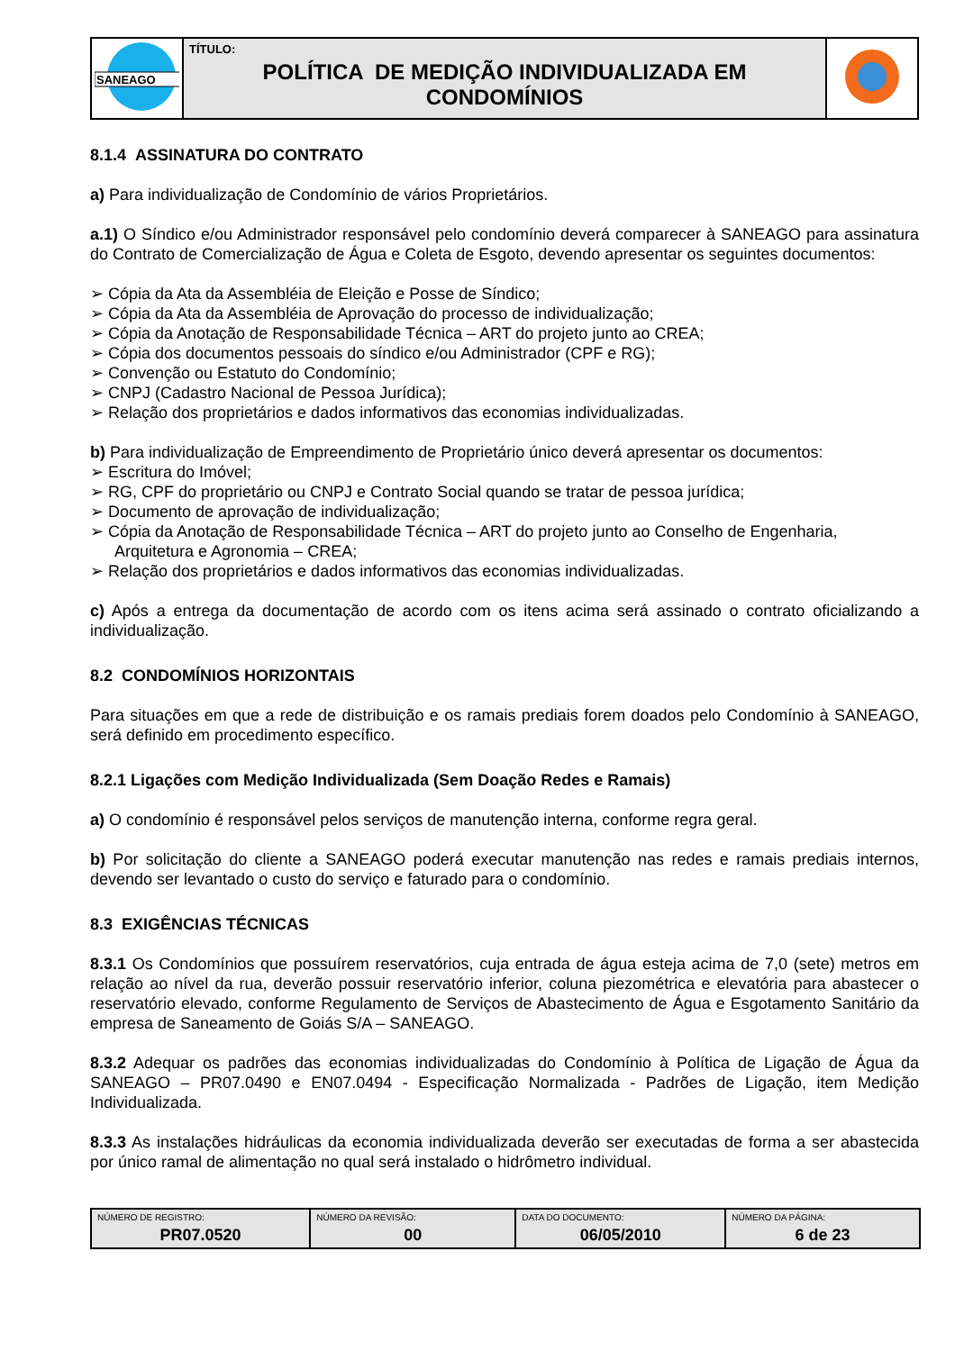| SANEAGO | TÍTULO: POLÍTICA DE MEDIÇÃO INDIVIDUALIZADA EM CONDOMÍNIOS | |
8.1.4 ASSINATURA DO CONTRATO
a) Para individualização de Condomínio de vários Proprietários.
a.1) O Síndico e/ou Administrador responsável pelo condomínio deverá comparecer à SANEAGO para assinatura do Contrato de Comercialização de Água e Coleta de Esgoto, devendo apresentar os seguintes documentos:
➢ Cópia da Ata da Assembléia de Eleição e Posse de Síndico;
➢ Cópia da Ata da Assembléia de Aprovação do processo de individualização;
➢ Cópia da Anotação de Responsabilidade Técnica – ART do projeto junto ao CREA;
➢ Cópia dos documentos pessoais do síndico e/ou Administrador (CPF e RG);
➢ Convenção ou Estatuto do Condomínio;
➢ CNPJ (Cadastro Nacional de Pessoa Jurídica);
➢ Relação dos proprietários e dados informativos das economias individualizadas.
b) Para individualização de Empreendimento de Proprietário único deverá apresentar os documentos:
➢ Escritura do Imóvel;
➢ RG, CPF do proprietário ou CNPJ e Contrato Social quando se tratar de pessoa jurídica;
➢ Documento de aprovação de individualização;
➢ Cópia da Anotação de Responsabilidade Técnica – ART do projeto junto ao Conselho de Engenharia, Arquitetura e Agronomia – CREA;
➢ Relação dos proprietários e dados informativos das economias individualizadas.
c) Após a entrega da documentação de acordo com os itens acima será assinado o contrato oficializando a individualização.
8.2 CONDOMÍNIOS HORIZONTAIS
Para situações em que a rede de distribuição e os ramais prediais forem doados pelo Condomínio à SANEAGO, será definido em procedimento específico.
8.2.1 Ligações com Medição Individualizada (Sem Doação Redes e Ramais)
a) O condomínio é responsável pelos serviços de manutenção interna, conforme regra geral.
b) Por solicitação do cliente a SANEAGO poderá executar manutenção nas redes e ramais prediais internos, devendo ser levantado o custo do serviço e faturado para o condomínio.
8.3 EXIGÊNCIAS TÉCNICAS
8.3.1 Os Condomínios que possuírem reservatórios, cuja entrada de água esteja acima de 7,0 (sete) metros em relação ao nível da rua, deverão possuir reservatório inferior, coluna piezométrica e elevatória para abastecer o reservatório elevado, conforme Regulamento de Serviços de Abastecimento de Água e Esgotamento Sanitário da empresa de Saneamento de Goiás S/A – SANEAGO.
8.3.2 Adequar os padrões das economias individualizadas do Condomínio à Política de Ligação de Água da SANEAGO – PR07.0490 e EN07.0494 - Especificação Normalizada - Padrões de Ligação, item Medição Individualizada.
8.3.3 As instalações hidráulicas da economia individualizada deverão ser executadas de forma a ser abastecida por único ramal de alimentação no qual será instalado o hidrômetro individual.
| NÚMERO DE REGISTRO: PR07.0520 | NÚMERO DA REVISÃO: 00 | DATA DO DOCUMENTO: 06/05/2010 | NÚMERO DA PÁGINA: 6 de 23 |